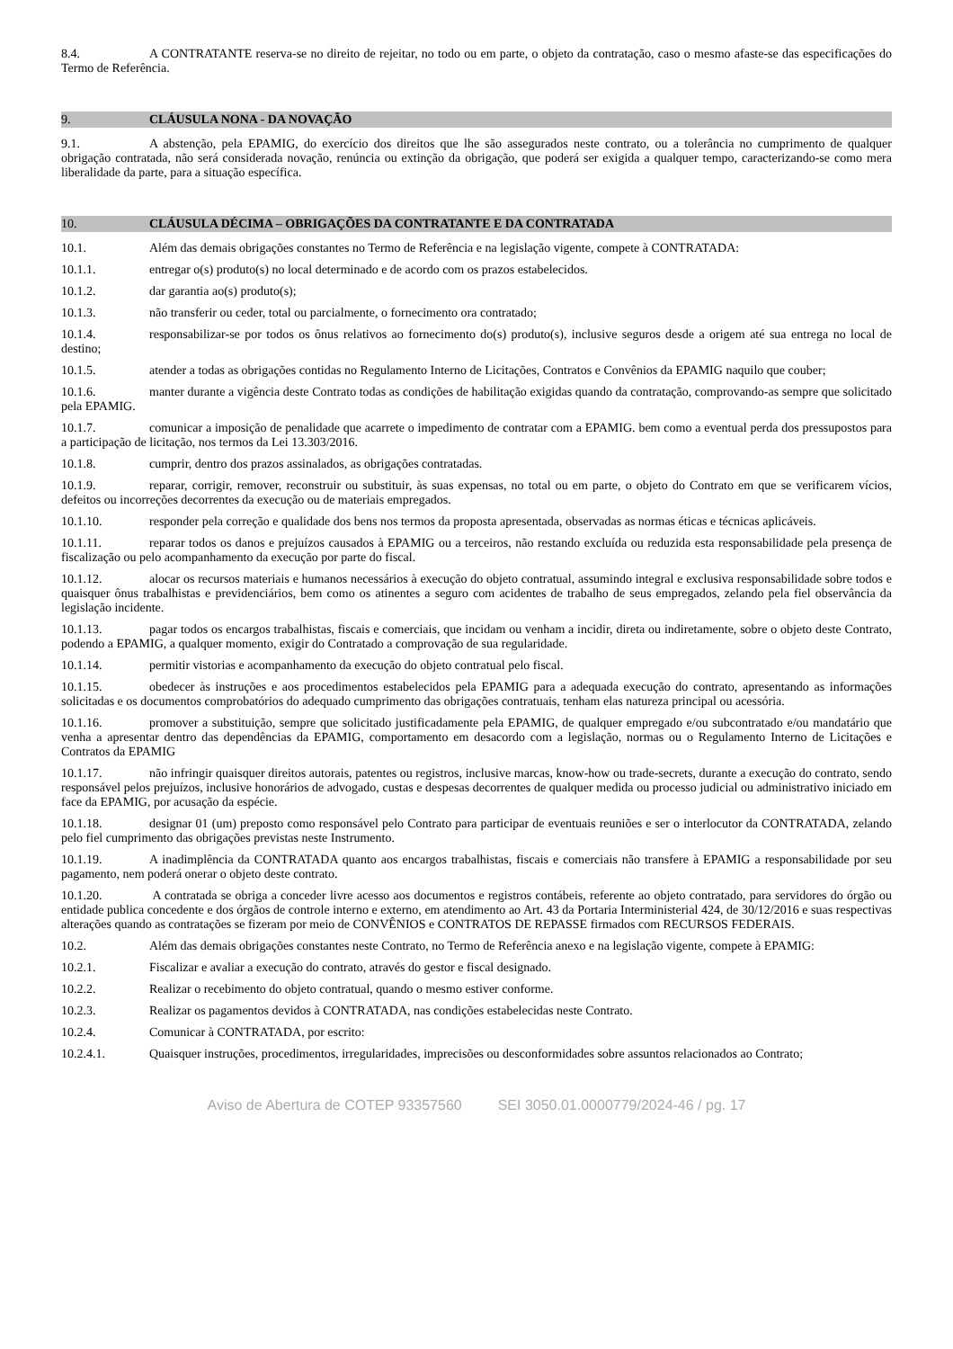8.4. A CONTRATANTE reserva-se no direito de rejeitar, no todo ou em parte, o objeto da contratação, caso o mesmo afaste-se das especificações do Termo de Referência.
9. CLÁUSULA NONA - DA NOVAÇÃO
9.1. A abstenção, pela EPAMIG, do exercício dos direitos que lhe são assegurados neste contrato, ou a tolerância no cumprimento de qualquer obrigação contratada, não será considerada novação, renúncia ou extinção da obrigação, que poderá ser exigida a qualquer tempo, caracterizando-se como mera liberalidade da parte, para a situação específica.
10. CLÁUSULA DÉCIMA – OBRIGAÇÕES DA CONTRATANTE E DA CONTRATADA
10.1. Além das demais obrigações constantes no Termo de Referência e na legislação vigente, compete à CONTRATADA:
10.1.1. entregar o(s) produto(s) no local determinado e de acordo com os prazos estabelecidos.
10.1.2. dar garantia ao(s) produto(s);
10.1.3. não transferir ou ceder, total ou parcialmente, o fornecimento ora contratado;
10.1.4. responsabilizar-se por todos os ônus relativos ao fornecimento do(s) produto(s), inclusive seguros desde a origem até sua entrega no local de destino;
10.1.5. atender a todas as obrigações contidas no Regulamento Interno de Licitações, Contratos e Convênios da EPAMIG naquilo que couber;
10.1.6. manter durante a vigência deste Contrato todas as condições de habilitação exigidas quando da contratação, comprovando-as sempre que solicitado pela EPAMIG.
10.1.7. comunicar a imposição de penalidade que acarrete o impedimento de contratar com a EPAMIG. bem como a eventual perda dos pressupostos para a participação de licitação, nos termos da Lei 13.303/2016.
10.1.8. cumprir, dentro dos prazos assinalados, as obrigações contratadas.
10.1.9. reparar, corrigir, remover, reconstruir ou substituir, às suas expensas, no total ou em parte, o objeto do Contrato em que se verificarem vícios, defeitos ou incorreções decorrentes da execução ou de materiais empregados.
10.1.10. responder pela correção e qualidade dos bens nos termos da proposta apresentada, observadas as normas éticas e técnicas aplicáveis.
10.1.11. reparar todos os danos e prejuízos causados à EPAMIG ou a terceiros, não restando excluída ou reduzida esta responsabilidade pela presença de fiscalização ou pelo acompanhamento da execução por parte do fiscal.
10.1.12. alocar os recursos materiais e humanos necessários à execução do objeto contratual, assumindo integral e exclusiva responsabilidade sobre todos e quaisquer ônus trabalhistas e previdenciários, bem como os atinentes a seguro com acidentes de trabalho de seus empregados, zelando pela fiel observância da legislação incidente.
10.1.13. pagar todos os encargos trabalhistas, fiscais e comerciais, que incidam ou venham a incidir, direta ou indiretamente, sobre o objeto deste Contrato, podendo a EPAMIG, a qualquer momento, exigir do Contratado a comprovação de sua regularidade.
10.1.14. permitir vistorias e acompanhamento da execução do objeto contratual pelo fiscal.
10.1.15. obedecer às instruções e aos procedimentos estabelecidos pela EPAMIG para a adequada execução do contrato, apresentando as informações solicitadas e os documentos comprobatórios do adequado cumprimento das obrigações contratuais, tenham elas natureza principal ou acessória.
10.1.16. promover a substituição, sempre que solicitado justificadamente pela EPAMIG, de qualquer empregado e/ou subcontratado e/ou mandatário que venha a apresentar dentro das dependências da EPAMIG, comportamento em desacordo com a legislação, normas ou o Regulamento Interno de Licitações e Contratos da EPAMIG
10.1.17. não infringir quaisquer direitos autorais, patentes ou registros, inclusive marcas, know-how ou trade-secrets, durante a execução do contrato, sendo responsável pelos prejuízos, inclusive honorários de advogado, custas e despesas decorrentes de qualquer medida ou processo judicial ou administrativo iniciado em face da EPAMIG, por acusação da espécie.
10.1.18. designar 01 (um) preposto como responsável pelo Contrato para participar de eventuais reuniões e ser o interlocutor da CONTRATADA, zelando pelo fiel cumprimento das obrigações previstas neste Instrumento.
10.1.19. A inadimplência da CONTRATADA quanto aos encargos trabalhistas, fiscais e comerciais não transfere à EPAMIG a responsabilidade por seu pagamento, nem poderá onerar o objeto deste contrato.
10.1.20. A contratada se obriga a conceder livre acesso aos documentos e registros contábeis, referente ao objeto contratado, para servidores do órgão ou entidade publica concedente e dos órgãos de controle interno e externo, em atendimento ao Art. 43 da Portaria Interministerial 424, de 30/12/2016 e suas respectivas alterações quando as contratações se fizeram por meio de CONVÊNIOS e CONTRATOS DE REPASSE firmados com RECURSOS FEDERAIS.
10.2. Além das demais obrigações constantes neste Contrato, no Termo de Referência anexo e na legislação vigente, compete à EPAMIG:
10.2.1. Fiscalizar e avaliar a execução do contrato, através do gestor e fiscal designado.
10.2.2. Realizar o recebimento do objeto contratual, quando o mesmo estiver conforme.
10.2.3. Realizar os pagamentos devidos à CONTRATADA, nas condições estabelecidas neste Contrato.
10.2.4. Comunicar à CONTRATADA, por escrito:
10.2.4.1. Quaisquer instruções, procedimentos, irregularidades, imprecisões ou desconformidades sobre assuntos relacionados ao Contrato;
Aviso de Abertura de COTEP 93357560 SEI 3050.01.0000779/2024-46 / pg. 17